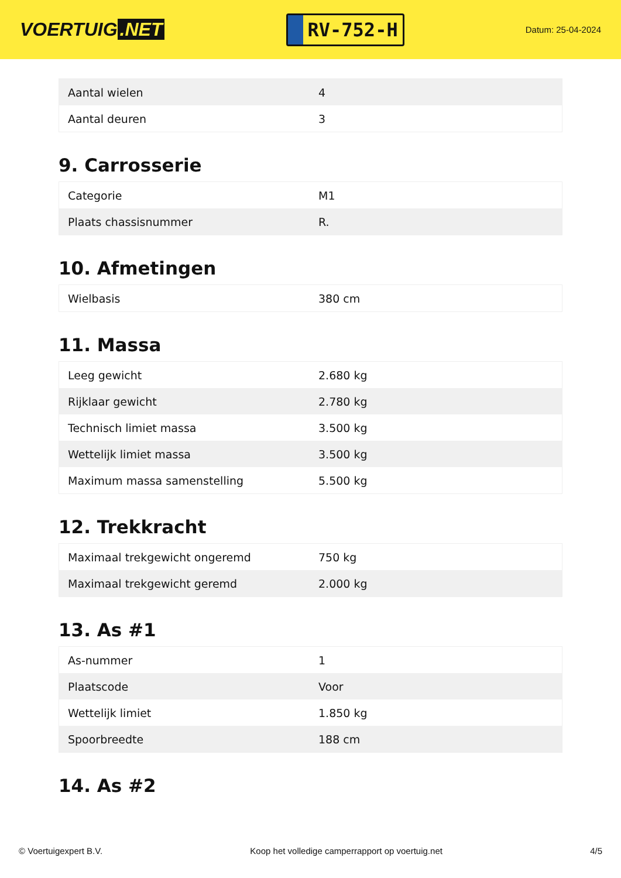VOERTUIG.NET
RV-752-H
Datum: 25-04-2024
| Aantal wielen | 4 |
| Aantal deuren | 3 |
9. Carrosserie
| Categorie | M1 |
| Plaats chassisnummer | R. |
10. Afmetingen
| Wielbasis | 380 cm |
11. Massa
| Leeg gewicht | 2.680 kg |
| Rijklaar gewicht | 2.780 kg |
| Technisch limiet massa | 3.500 kg |
| Wettelijk limiet massa | 3.500 kg |
| Maximum massa samenstelling | 5.500 kg |
12. Trekkracht
| Maximaal trekgewicht ongeremd | 750 kg |
| Maximaal trekgewicht geremd | 2.000 kg |
13. As #1
| As-nummer | 1 |
| Plaatscode | Voor |
| Wettelijk limiet | 1.850 kg |
| Spoorbreedte | 188 cm |
14. As #2
© Voertuigexpert B.V. Koop het volledige camperrapport op voertuig.net 4/5